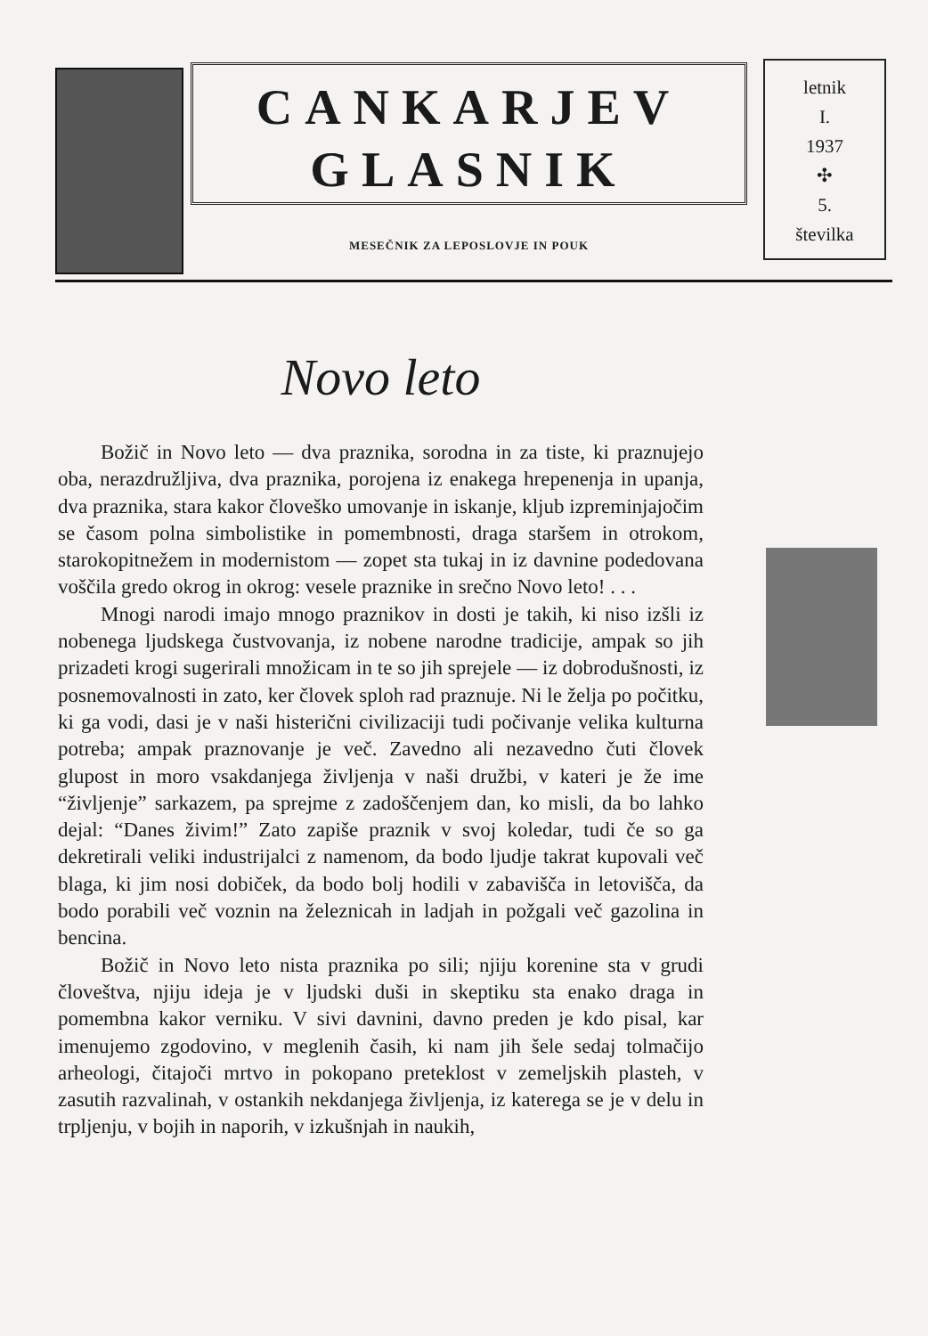CANKARJEV
GLASNIK
MESEČNIK ZA LEPOSLOVJE IN POUK
letnik
I.
1937
✣
5.
številka
Novo leto
Božič in Novo leto — dva praznika, sorodna in za tiste, ki praznujejo oba, nerazdružljiva, dva praznika, porojena iz enakega hrepenenja in upanja, dva praznika, stara kakor človeško umovanje in iskanje, kljub izpreminjajočim se časom polna simbolistike in pomembnosti, draga staršem in otrokom, starokopitnežem in modernistom — zopet sta tukaj in iz davnine podedovana voščila gredo okrog in okrog: vesele praznike in srečno Novo leto! . . .
Mnogi narodi imajo mnogo praznikov in dosti je takih, ki niso izšli iz nobenega ljudskega čustvovanja, iz nobene narodne tradicije, ampak so jih prizadeti krogi sugerirali množicam in te so jih sprejele — iz dobrodušnosti, iz posnemovalnosti in zato, ker človek sploh rad praznuje. Ni le želja po počitku, ki ga vodi, dasi je v naši histerični civilizaciji tudi počivanje velika kulturna potreba; ampak praznovanje je več. Zavedno ali nezavedno čuti človek glupost in moro vsakdanjega življenja v naši družbi, v kateri je že ime “življenje” sarkazem, pa sprejme z zadoščenjem dan, ko misli, da bo lahko dejal: “Danes živim!” Zato zapiše praznik v svoj koledar, tudi če so ga dekretirali veliki industrijalci z namenom, da bodo ljudje takrat kupovali več blaga, ki jim nosi dobiček, da bodo bolj hodili v zabavišča in letovišča, da bodo porabili več voznin na železnicah in ladjah in požgali več gazolina in bencina.
Božič in Novo leto nista praznika po sili; njiju korenine sta v grudi človeštva, njiju ideja je v ljudski duši in skeptiku sta enako draga in pomembna kakor verniku. V sivi davnini, davno preden je kdo pisal, kar imenujemo zgodovino, v meglenih časih, ki nam jih šele sedaj tolmačijo arheologi, čitajoči mrtvo in pokopano preteklost v zemeljskih plasteh, v zasutih razvalinah, v ostankih nekdanjega življenja, iz katerega se je v delu in trpljenju, v bojih in naporih, v izkušnjah in naukih,